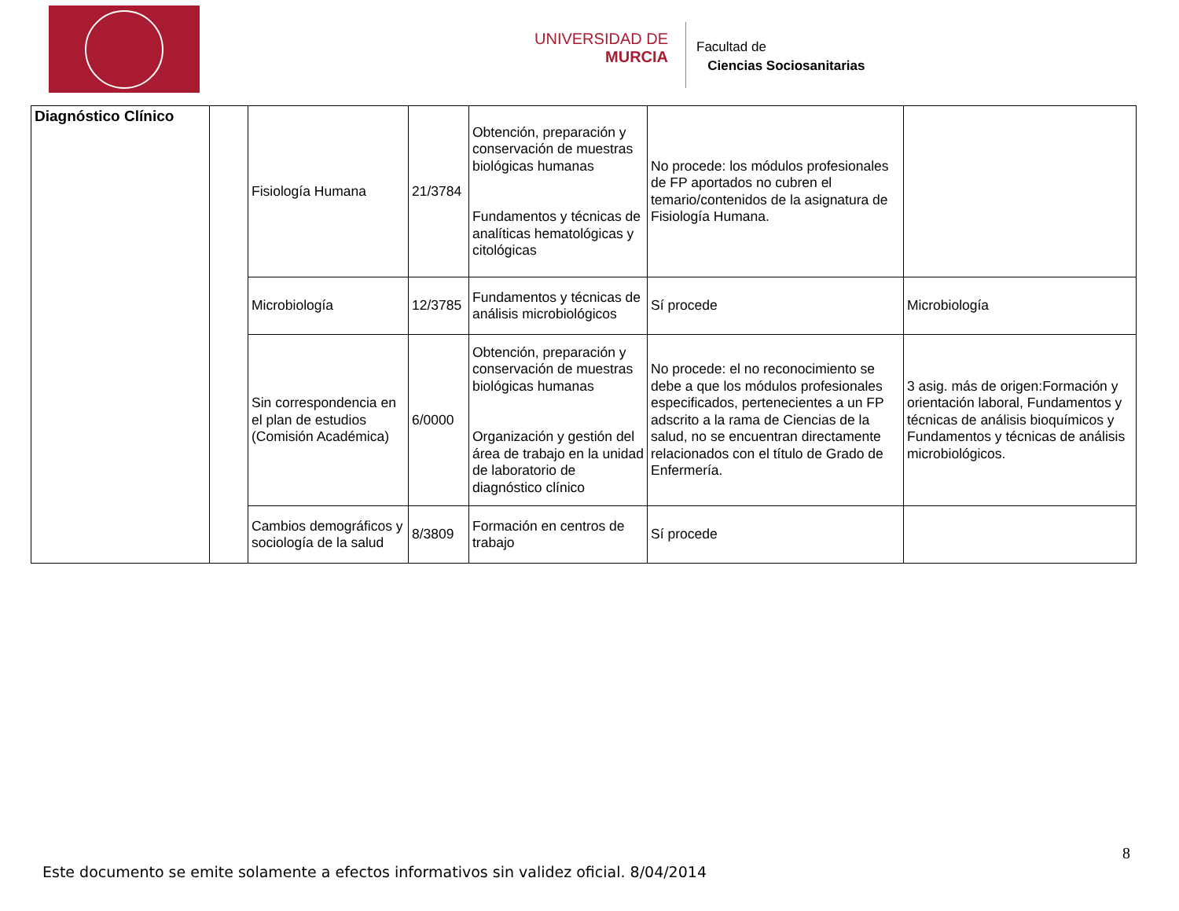UNIVERSIDAD DE
MURCIA
Facultad de
Ciencias Sociosanitarias
| Diagnóstico Clínico | | Fisiología Humana | 21/3784 | Obtención, preparación y conservación de muestras biológicas humanas Fundamentos y técnicas de analíticas hematológicas y citológicas | No procede: los módulos profesionales de FP aportados no cubren el temario/contenidos de la asignatura de Fisiología Humana. | |
| | | Microbiología | 12/3785 | Fundamentos y técnicas de análisis microbiológicos | Sí procede | Microbiología |
| | | Sin correspondencia en el plan de estudios (Comisión Académica) | 6/0000 | Obtención, preparación y conservación de muestras biológicas humanas Organización y gestión del área de trabajo en la unidad de laboratorio de diagnóstico clínico | No procede: el no reconocimiento se debe a que los módulos profesionales especificados, pertenecientes a un FP adscrito a la rama de Ciencias de la salud, no se encuentran directamente relacionados con el título de Grado de Enfermería. | 3 asig. más de origen:Formación y orientación laboral, Fundamentos y técnicas de análisis bioquímicos y Fundamentos y técnicas de análisis microbiológicos. |
| | | Cambios demográficos y sociología de la salud | 8/3809 | Formación en centros de trabajo | Sí procede | |
8
Este documento se emite solamente a efectos informativos sin validez oficial. 8/04/2014